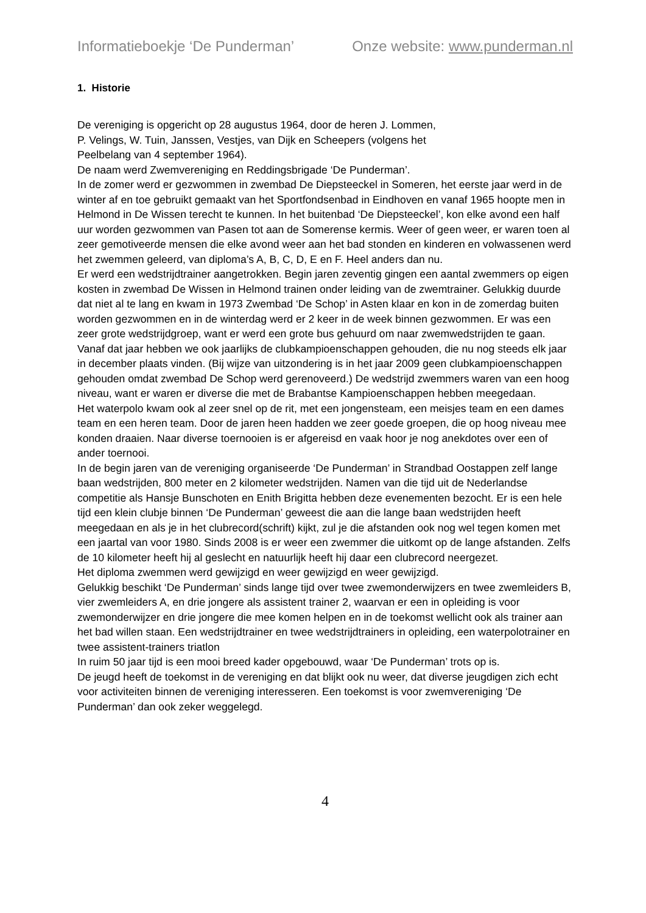Informatieboekje ‘De Punderman’ Onze website: www.punderman.nl
1. Historie
De vereniging is opgericht op 28 augustus 1964, door de heren J. Lommen,
P. Velings, W. Tuin, Janssen, Vestjes, van Dijk en Scheepers (volgens het
Peelbelang van 4 september 1964).
De naam werd Zwemvereniging en Reddingsbrigade ‘De Punderman’.
In de zomer werd er gezwommen in zwembad De Diepsteeckel in Someren, het eerste jaar werd in de winter af en toe gebruikt gemaakt van het Sportfondsenbad in Eindhoven en vanaf 1965 hoopte men in Helmond in De Wissen terecht te kunnen. In het buitenbad ‘De Diepsteeckel’, kon elke avond een half uur worden gezwommen van Pasen tot aan de Somerense kermis. Weer of geen weer, er waren toen al zeer gemotiveerde mensen die elke avond weer aan het bad stonden en kinderen en volwassenen werd het zwemmen geleerd, van diploma’s A, B, C, D, E en F. Heel anders dan nu.
Er werd een wedstrijdtrainer aangetrokken. Begin jaren zeventig gingen een aantal zwemmers op eigen kosten in zwembad De Wissen in Helmond trainen onder leiding van de zwemtrainer. Gelukkig duurde dat niet al te lang en kwam in 1973 Zwembad ‘De Schop’ in Asten klaar en kon in de zomerdag buiten worden gezwommen en in de winterdag werd er 2 keer in de week binnen gezwommen. Er was een zeer grote wedstrijdgroep, want er werd een grote bus gehuurd om naar zwemwedstrijden te gaan. Vanaf dat jaar hebben we ook jaarlijks de clubkampioenschappen gehouden, die nu nog steeds elk jaar in december plaats vinden. (Bij wijze van uitzondering is in het jaar 2009 geen clubkampioenschappen gehouden omdat zwembad De Schop werd gerenoveerd.) De wedstrijd zwemmers waren van een hoog niveau, want er waren er diverse die met de Brabantse Kampioenschappen hebben meegedaan.
Het waterpolo kwam ook al zeer snel op de rit, met een jongensteam, een meisjes team en een dames team en een heren team. Door de jaren heen hadden we zeer goede groepen, die op hoog niveau mee konden draaien. Naar diverse toernooien is er afgereisd en vaak hoor je nog anekdotes over een of ander toernooi.
In de begin jaren van de vereniging organiseerde ‘De Punderman’ in Strandbad Oostappen zelf lange baan wedstrijden, 800 meter en 2 kilometer wedstrijden. Namen van die tijd uit de Nederlandse competitie als Hansje Bunschoten en Enith Brigitta hebben deze evenementen bezocht. Er is een hele tijd een klein clubje binnen ‘De Punderman’ geweest die aan die lange baan wedstrijden heeft meegedaan en als je in het clubrecord(schrift) kijkt, zul je die afstanden ook nog wel tegen komen met een jaartal van voor 1980. Sinds 2008 is er weer een zwemmer die uitkomt op de lange afstanden. Zelfs de 10 kilometer heeft hij al geslecht en natuurlijk heeft hij daar een clubrecord neergezet.
Het diploma zwemmen werd gewijzigd en weer gewijzigd en weer gewijzigd.
Gelukkig beschikt ‘De Punderman’ sinds lange tijd over twee zwemonderwijzers en twee zwemleiders B, vier zwemleiders A, en drie jongere als assistent trainer 2, waarvan er een in opleiding is voor zwemonderwijzer en drie jongere die mee komen helpen en in de toekomst wellicht ook als trainer aan het bad willen staan. Een wedstrijdtrainer en twee wedstrijdtrainers in opleiding, een waterpolotrainer en twee assistent-trainers triatlon
In ruim 50 jaar tijd is een mooi breed kader opgebouwd, waar ‘De Punderman’ trots op is.
De jeugd heeft de toekomst in de vereniging en dat blijkt ook nu weer, dat diverse jeugdigen zich echt voor activiteiten binnen de vereniging interesseren. Een toekomst is voor zwemvereniging ‘De Punderman’ dan ook zeker weggelegd.
4